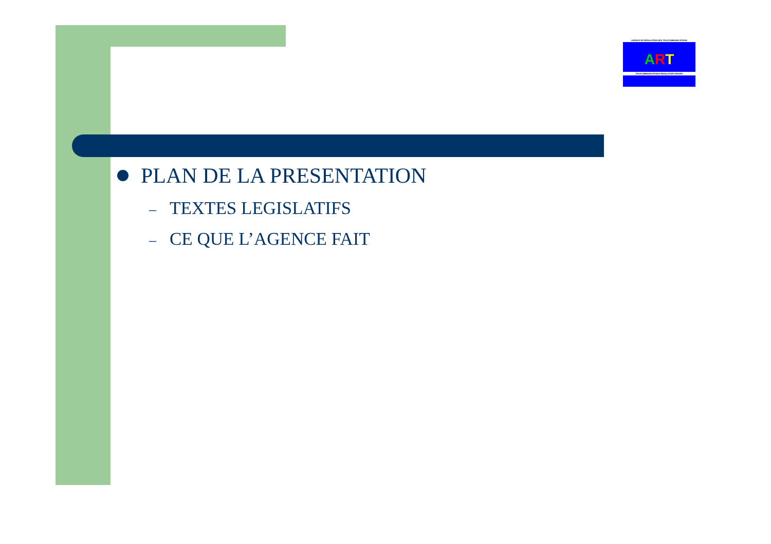AGENCE DE REGULATION DES TELECOMMUNICATIONS
ART
TELECOMMUNICATIONS REGULATORY BOARD
PLAN DE LA PRESENTATION
– TEXTES LEGISLATIFS
– CE QUE L’AGENCE FAIT